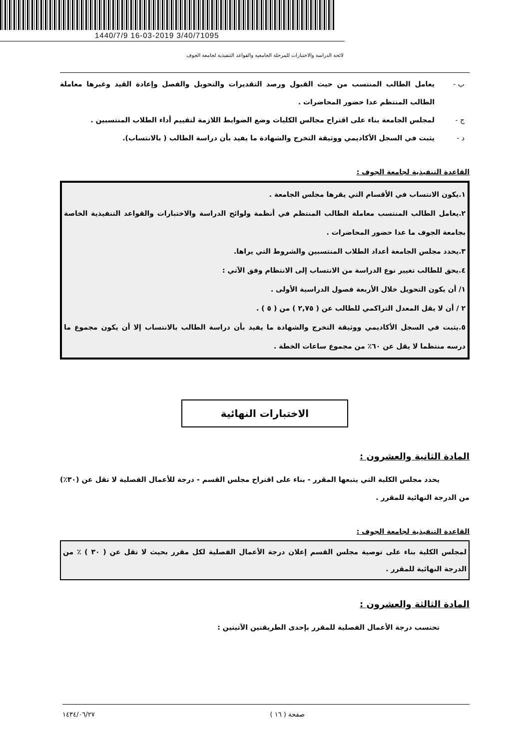1440/7/9 16-03-2019 3/40/71095
لائحة الدراسة والاختبارات للمرحلة الجامعية والقواعد التنفيذية لجامعة الجوف
ب - يعامل الطالب المنتسب من حيث القبول ورصد التقديرات والتحويل والفصل وإعادة القيد وغيرها معاملة الطالب المنتظم عدا حضور المحاضرات .
ج - لمجلس الجامعة بناء على اقتراح مجالس الكليات وضع الضوابط اللازمة لتقييم أداء الطلاب المنتسبين .
د - يثبت في السجل الأكاديمي ووثيقة التخرج والشهادة ما يفيد بأن دراسة الطالب ( بالانتساب).
القاعدة التنفيذية لجامعة الجوف :
١.يكون الانتساب في الأقسام التي يقرها مجلس الجامعة .
٢.يعامل الطالب المنتسب معاملة الطالب المنتظم في أنظمة ولوائح الدراسة والاختبارات والقواعد التنفيذية الخاصة بجامعة الجوف ما عدا حضور المحاضرات .
٣.يحدد مجلس الجامعة أعداد الطلاب المنتسبين والشروط التي يراها.
٤.يحق للطالب تغيير نوع الدراسة من الانتساب إلى الانتظام وفق الآتي :
١/ أن يكون التحويل خلال الأربعة فصول الدراسية الأولى .
٢ / أن لا يقل المعدل التراكمي للطالب عن ( ٢,٧٥ ) من ( ٥ ) .
٥.يثبت في السجل الأكاديمي ووثيقة التخرج والشهادة ما يفيد بأن دراسة الطالب بالانتساب إلا أن يكون مجموع ما درسه منتظما لا يقل عن ٦٠٪ من مجموع ساعات الخطة .
الاختبارات النهائية
المادة الثانية والعشرون :
يحدد مجلس الكلية التي يتبعها المقرر - بناء على اقتراح مجلس القسم - درجة للأعمال الفصلية لا تقل عن (٣٠٪) من الدرجة النهائية للمقرر .
القاعدة التنفيذية لجامعة الجوف :
لمجلس الكلية بناء على توصية مجلس القسم إعلان درجة الأعمال الفصلية لكل مقرر بحيث لا تقل عن ( ٣٠ ) ٪ من الدرجة النهائية للمقرر .
المادة الثالثة والعشرون :
تحتسب درجة الأعمال الفصلية للمقرر بإحدى الطريقتين الآتيتين :
صفحة ( ١٦ ) ١٤٣٤/٠٦/٢٧